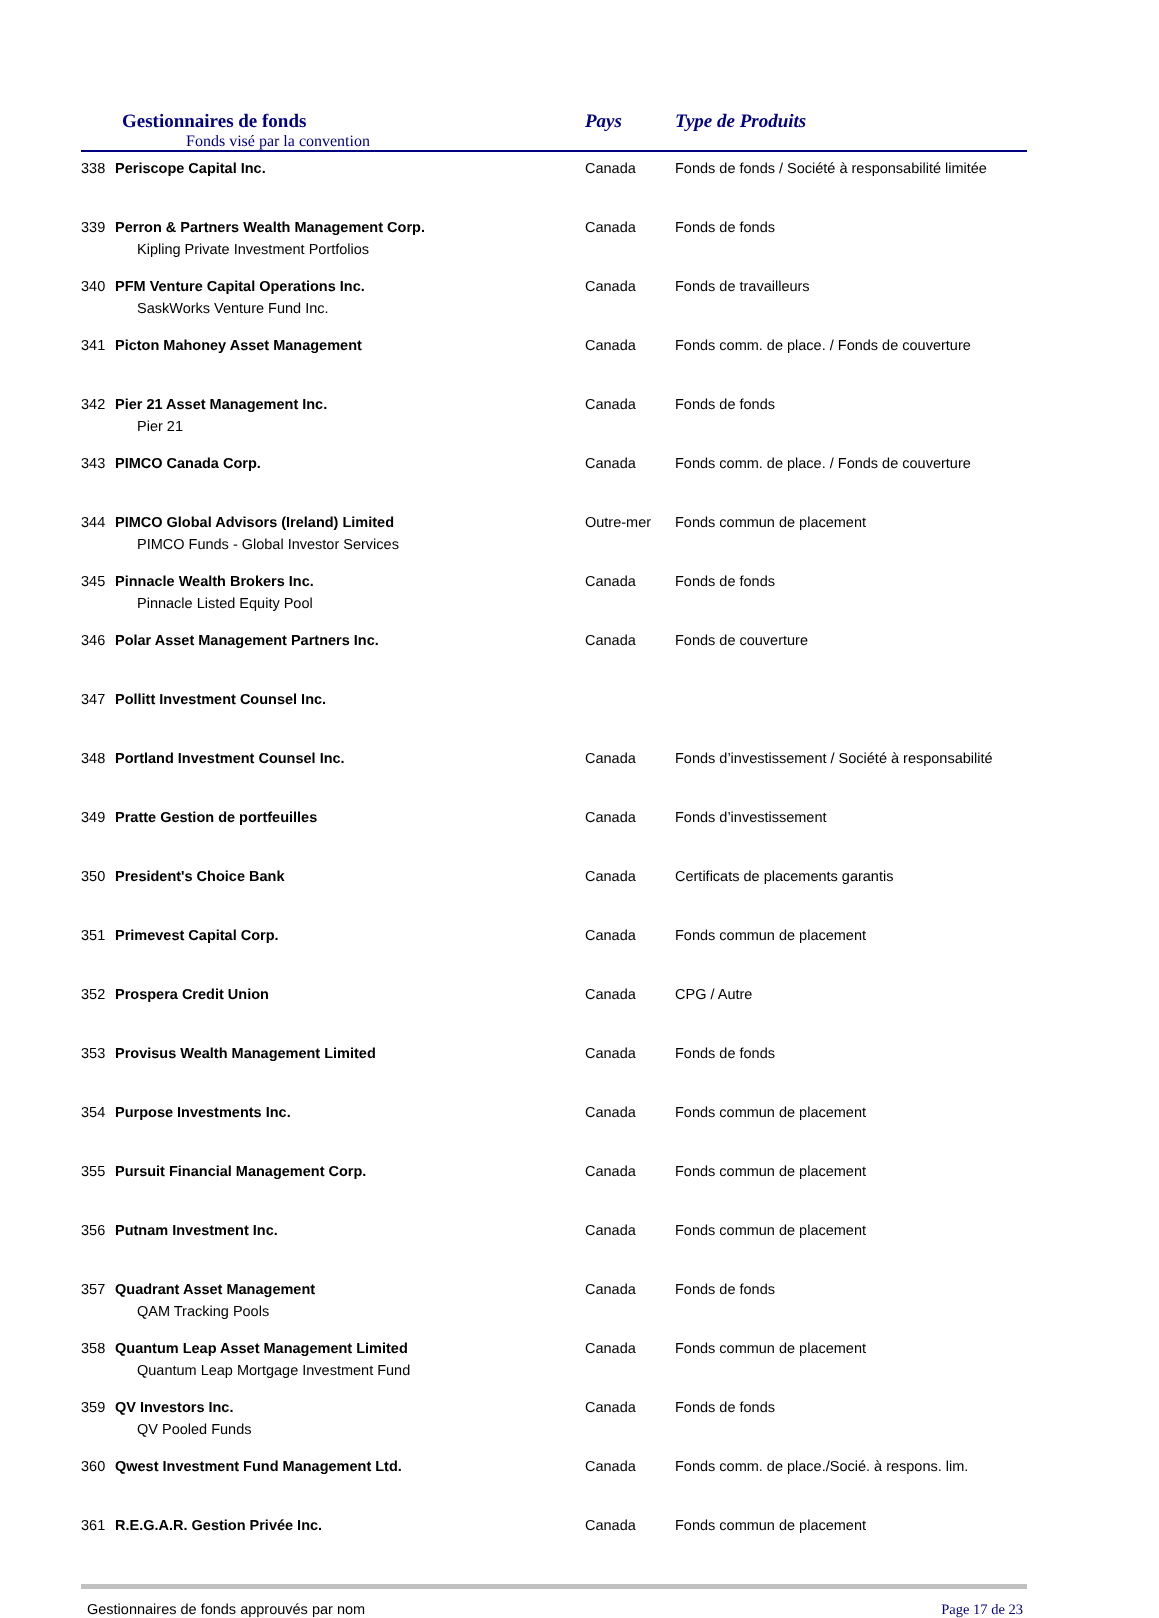| Gestionnaires de fonds Fonds visé par la convention | | Pays | Type de Produits |
| --- | --- | --- | --- |
| 338 | Periscope Capital Inc. | Canada | Fonds de fonds / Société à responsabilité limitée |
| 339 | Perron & Partners Wealth Management Corp. Kipling Private Investment Portfolios | Canada | Fonds de fonds |
| 340 | PFM Venture Capital Operations Inc. SaskWorks Venture Fund Inc. | Canada | Fonds de travailleurs |
| 341 | Picton Mahoney Asset Management | Canada | Fonds comm. de place. / Fonds de couverture |
| 342 | Pier 21 Asset Management Inc. Pier 21 | Canada | Fonds de fonds |
| 343 | PIMCO Canada Corp. | Canada | Fonds comm. de place. / Fonds de couverture |
| 344 | PIMCO Global Advisors (Ireland) Limited PIMCO Funds - Global Investor Services | Outre-mer | Fonds commun de placement |
| 345 | Pinnacle Wealth Brokers Inc. Pinnacle Listed Equity Pool | Canada | Fonds de fonds |
| 346 | Polar Asset Management Partners Inc. | Canada | Fonds de couverture |
| 347 | Pollitt Investment Counsel Inc. | | |
| 348 | Portland Investment Counsel Inc. | Canada | Fonds d’investissement / Société à responsabilité |
| 349 | Pratte Gestion de portfeuilles | Canada | Fonds d’investissement |
| 350 | President's Choice Bank | Canada | Certificats de placements garantis |
| 351 | Primevest Capital Corp. | Canada | Fonds commun de placement |
| 352 | Prospera Credit Union | Canada | CPG / Autre |
| 353 | Provisus Wealth Management Limited | Canada | Fonds de fonds |
| 354 | Purpose Investments Inc. | Canada | Fonds commun de placement |
| 355 | Pursuit Financial Management Corp. | Canada | Fonds commun de placement |
| 356 | Putnam Investment Inc. | Canada | Fonds commun de placement |
| 357 | Quadrant Asset Management QAM Tracking Pools | Canada | Fonds de fonds |
| 358 | Quantum Leap Asset Management Limited Quantum Leap Mortgage Investment Fund | Canada | Fonds commun de placement |
| 359 | QV Investors Inc. QV Pooled Funds | Canada | Fonds de fonds |
| 360 | Qwest Investment Fund Management Ltd. | Canada | Fonds comm. de place./Socié. à respons. lim. |
| 361 | R.E.G.A.R. Gestion Privée Inc. | Canada | Fonds commun de placement |
Gestionnaires de fonds approuvés par nom Page 17 de 23